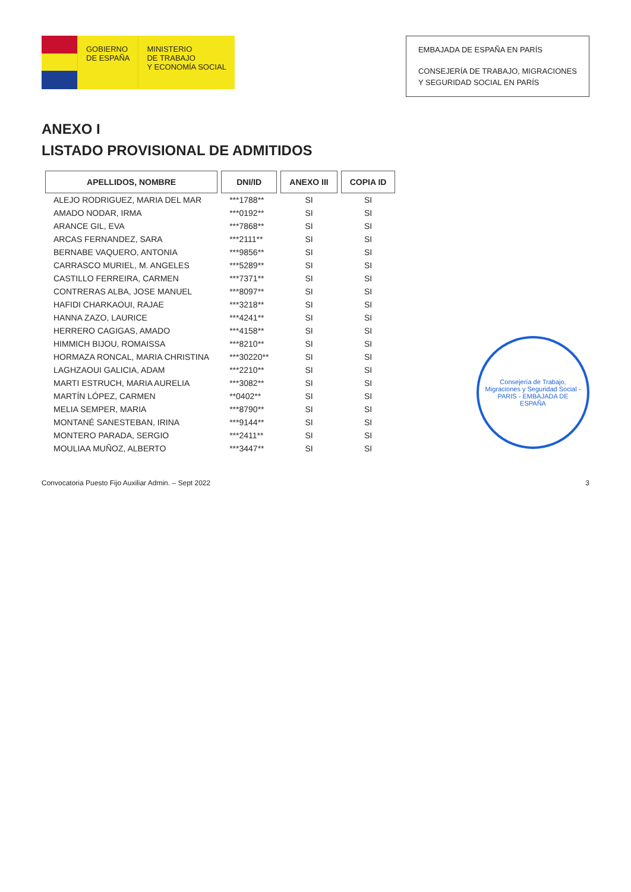GOBIERNO
DE ESPAÑA
MINISTERIO
DE TRABAJO
Y ECONOMÍA SOCIAL
EMBAJADA DE ESPAÑA EN PARÍS
CONSEJERÍA DE TRABAJO, MIGRACIONES
Y SEGURIDAD SOCIAL EN PARÍS
ANEXO I
LISTADO PROVISIONAL DE ADMITIDOS
| APELLIDOS, NOMBRE | DNI/ID | ANEXO III | COPIA ID |
| --- | --- | --- | --- |
| ALEJO RODRIGUEZ, MARIA DEL MAR | ***1788** | SI | SI |
| AMADO NODAR, IRMA | ***0192** | SI | SI |
| ARANCE GIL, EVA | ***7868** | SI | SI |
| ARCAS FERNANDEZ, SARA | ***2111** | SI | SI |
| BERNABE VAQUERO, ANTONIA | ***9856** | SI | SI |
| CARRASCO MURIEL, M. ANGELES | ***5289** | SI | SI |
| CASTILLO FERREIRA, CARMEN | ***7371** | SI | SI |
| CONTRERAS ALBA, JOSE MANUEL | ***8097** | SI | SI |
| HAFIDI CHARKAOUI, RAJAE | ***3218** | SI | SI |
| HANNA ZAZO, LAURICE | ***4241** | SI | SI |
| HERRERO CAGIGAS, AMADO | ***4158** | SI | SI |
| HIMMICH BIJOU, ROMAISSA | ***8210** | SI | SI |
| HORMAZA RONCAL, MARIA CHRISTINA | ***30220** | SI | SI |
| LAGHZAOUI GALICIA, ADAM | ***2210** | SI | SI |
| MARTI ESTRUCH, MARIA AURELIA | ***3082** | SI | SI |
| MARTÍN LÓPEZ, CARMEN | **0402** | SI | SI |
| MELIA SEMPER, MARIA | ***8790** | SI | SI |
| MONTANÉ SANESTEBAN, IRINA | ***9144** | SI | SI |
| MONTERO PARADA, SERGIO | ***2411** | SI | SI |
| MOULIAA MUÑOZ, ALBERTO | ***3447** | SI | SI |
Consejería de Trabajo, Migraciones y Seguridad Social - PARIS - EMBAJADA DE ESPAÑA
Convocatoria Puesto Fijo Auxiliar Admin. – Sept 2022 3